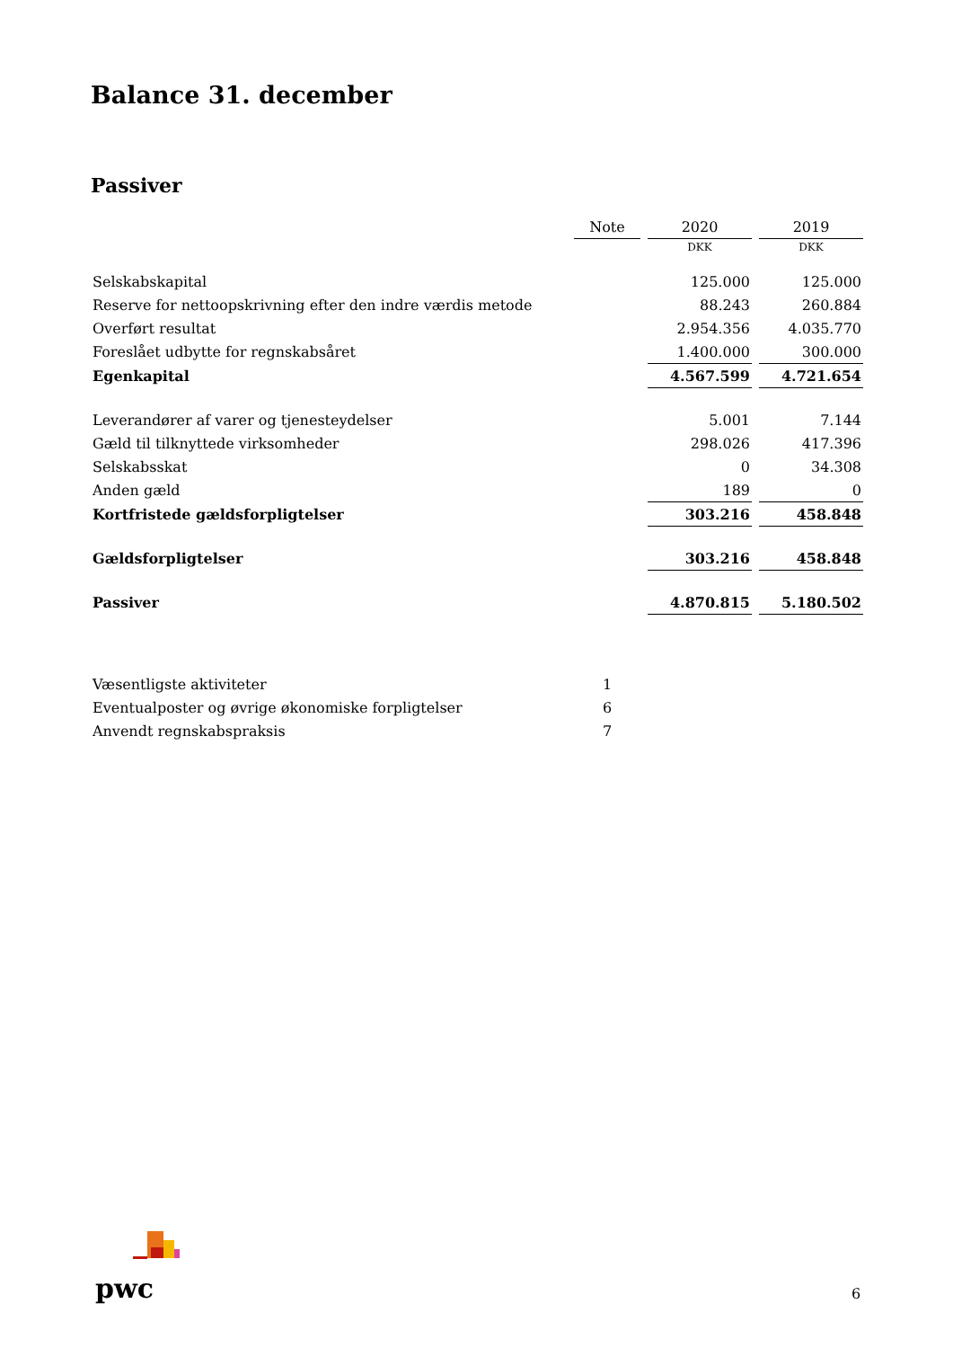Balance 31. december
Passiver
| | Note | 2020 | 2019 |
| --- | --- | --- | --- |
| | | DKK | DKK |
| Selskabskapital | | 125.000 | 125.000 |
| Reserve for nettoopskrivning efter den indre værdis metode | | 88.243 | 260.884 |
| Overført resultat | | 2.954.356 | 4.035.770 |
| Foreslået udbytte for regnskabsåret | | 1.400.000 | 300.000 |
| Egenkapital | | 4.567.599 | 4.721.654 |
| Leverandører af varer og tjenesteydelser | | 5.001 | 7.144 |
| Gæld til tilknyttede virksomheder | | 298.026 | 417.396 |
| Selskabsskat | | 0 | 34.308 |
| Anden gæld | | 189 | 0 |
| Kortfristede gældsforpligtelser | | 303.216 | 458.848 |
| Gældsforpligtelser | | 303.216 | 458.848 |
| Passiver | | 4.870.815 | 5.180.502 |
| Væsentligste aktiviteter | 1 | | |
| Eventualposter og øvrige økonomiske forpligtelser | 6 | | |
| Anvendt regnskabspraksis | 7 | | |
pwc
6